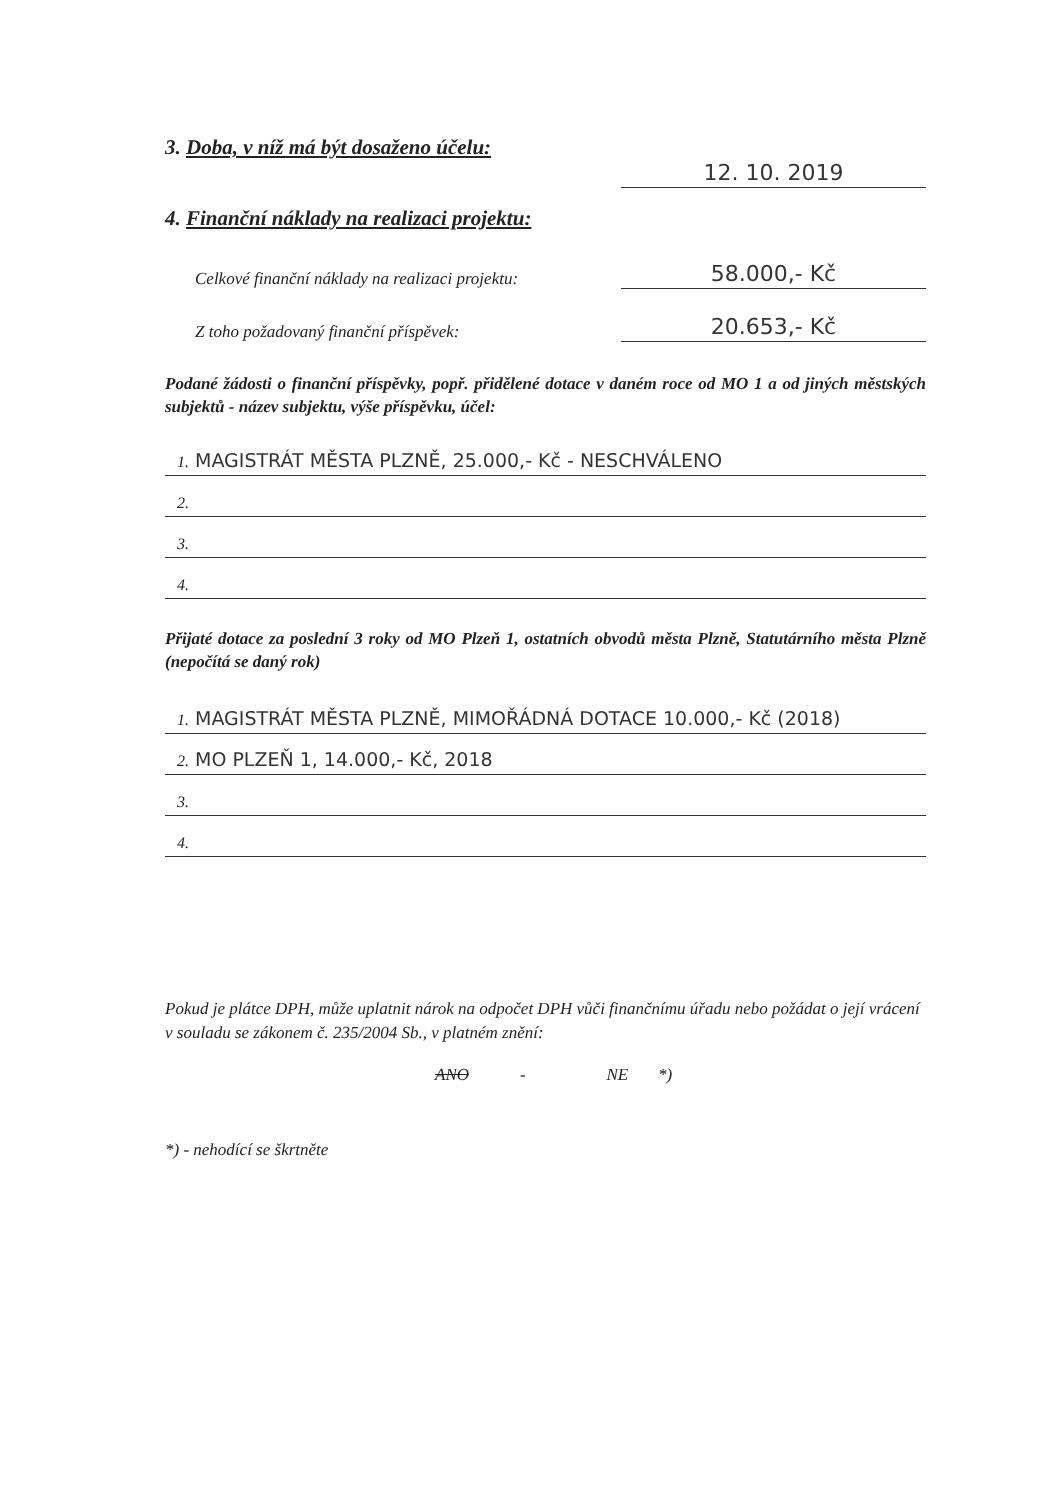3. Doba, v níž má být dosaženo účelu:
12. 10. 2019
4. Finanční náklady na realizaci projektu:
Celkové finanční náklady na realizaci projektu:
58.000,- Kč
Z toho požadovaný finanční příspěvek:
20.653,- Kč
Podané žádosti o finanční příspěvky, popř. přidělené dotace v daném roce od MO 1 a od jiných městských subjektů - název subjektu, výše příspěvku, účel:
1. MAGISTRÁT MĚSTA PLZNĚ, 25.000,- Kč - NESCHVÁLENO
2.
3.
4.
Přijaté dotace za poslední 3 roky od MO Plzeň 1, ostatních obvodů města Plzně, Statutárního města Plzně (nepočítá se daný rok)
1. MAGISTRÁT MĚSTA PLZNĚ, MIMOŘÁDNÁ DOTACE 10.000,- Kč (2018)
2. MO PLZEŇ 1, 14.000,- Kč, 2018
3.
4.
Pokud je plátce DPH, může uplatnit nárok na odpočet DPH vůči finančnímu úřadu nebo požádat o její vrácení v souladu se zákonem č. 235/2004 Sb., v platném znění:
ANO - NE *)
*) - nehodící se škrtněte